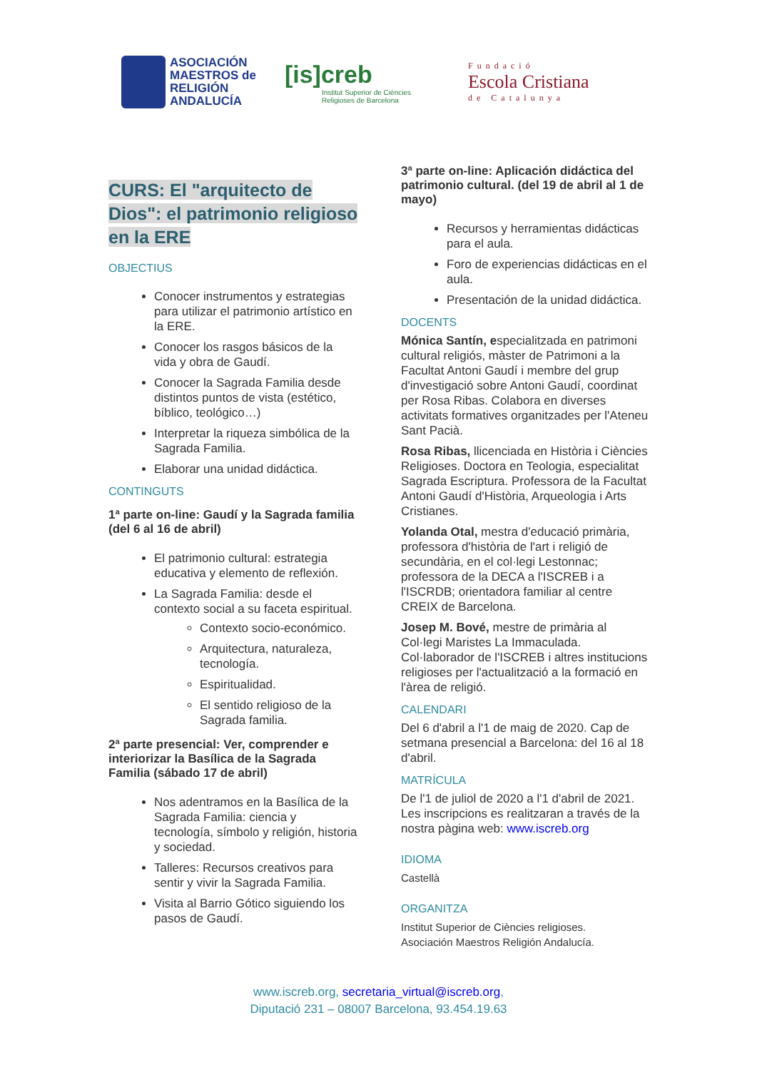ASOCIACIÓN
MAESTROS de
RELIGIÓN
ANDALUCÍA
[is]creb
Institut Superior de Ciències
Religioses de Barcelona
Fundació
Escola Cristiana
de Catalunya
CURS: El "arquitecto de Dios": el patrimonio religioso en la ERE
OBJECTIUS
Conocer instrumentos y estrategias para utilizar el patrimonio artístico en la ERE.
Conocer los rasgos básicos de la vida y obra de Gaudí.
Conocer la Sagrada Familia desde distintos puntos de vista (estético, bíblico, teológico…)
Interpretar la riqueza simbólica de la Sagrada Familia.
Elaborar una unidad didáctica.
CONTINGUTS
1ª parte on-line: Gaudí y la Sagrada familia (del 6 al 16 de abril)
El patrimonio cultural: estrategia educativa y elemento de reflexión.
La Sagrada Familia: desde el contexto social a su faceta espiritual.
Contexto socio-económico.
Arquitectura, naturaleza, tecnología.
Espiritualidad.
El sentido religioso de la Sagrada familia.
2ª parte presencial: Ver, comprender e interiorizar la Basílica de la Sagrada Familia (sábado 17 de abril)
Nos adentramos en la Basílica de la Sagrada Familia: ciencia y tecnología, símbolo y religión, historia y sociedad.
Talleres: Recursos creativos para sentir y vivir la Sagrada Familia.
Visita al Barrio Gótico siguiendo los pasos de Gaudí.
3ª parte on-line: Aplicación didáctica del patrimonio cultural. (del 19 de abril al 1 de mayo)
Recursos y herramientas didácticas para el aula.
Foro de experiencias didácticas en el aula.
Presentación de la unidad didáctica.
DOCENTS
Mónica Santín, especialitzada en patrimoni cultural religiós, màster de Patrimoni a la Facultat Antoni Gaudí i membre del grup d'investigació sobre Antoni Gaudí, coordinat per Rosa Ribas. Colabora en diverses activitats formatives organitzades per l'Ateneu Sant Pacià.
Rosa Ribas, llicenciada en Història i Ciències Religioses. Doctora en Teologia, especialitat Sagrada Escriptura. Professora de la Facultat Antoni Gaudí d'Història, Arqueologia i Arts Cristianes.
Yolanda Otal, mestra d'educació primària, professora d'història de l'art i religió de secundària, en el col·legi Lestonnac; professora de la DECA a l'ISCREB i a l'ISCRDB; orientadora familiar al centre CREIX de Barcelona.
Josep M. Bové, mestre de primària al Col·legi Maristes La Immaculada. Col·laborador de l'ISCREB i altres institucions religioses per l'actualització a la formació en l'àrea de religió.
CALENDARI
Del 6 d'abril a l'1 de maig de 2020. Cap de setmana presencial a Barcelona: del 16 al 18 d'abril.
MATRÍCULA
De l'1 de juliol de 2020 a l'1 d'abril de 2021. Les inscripcions es realitzaran a través de la nostra pàgina web: www.iscreb.org
IDIOMA
Castellà
ORGANITZA
Institut Superior de Ciències religioses.
Asociación Maestros Religión Andalucía.
www.iscreb.org, secretaria_virtual@iscreb.org,
Diputació 231 – 08007 Barcelona, 93.454.19.63